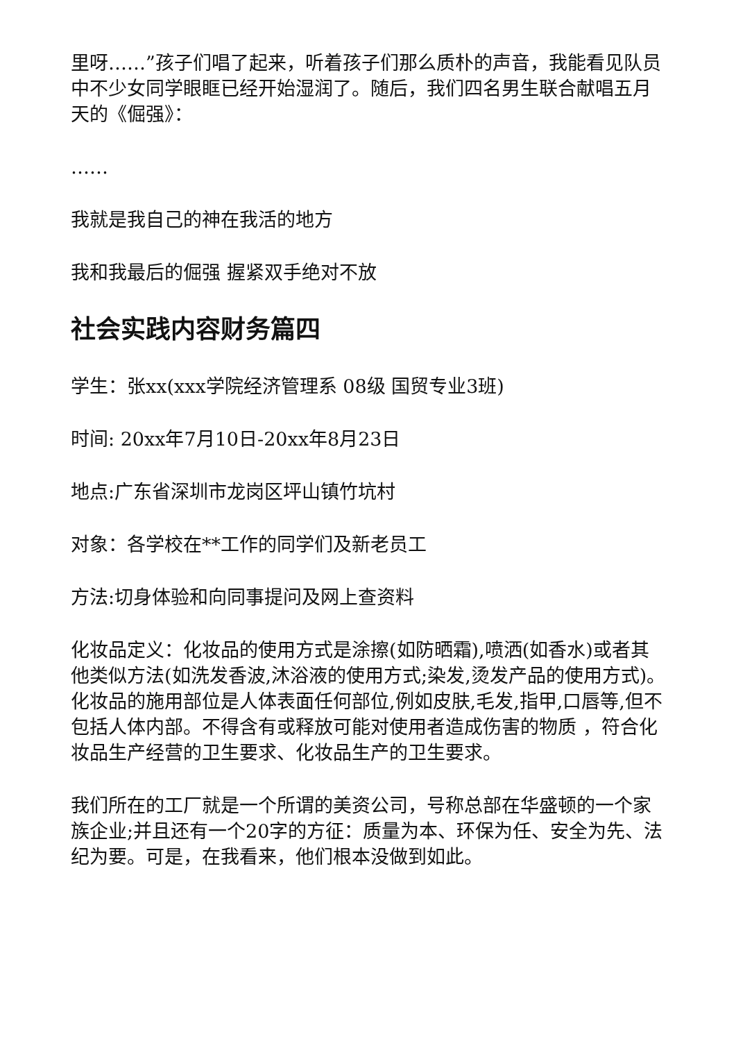里呀……”孩子们唱了起来，听着孩子们那么质朴的声音，我能看见队员中不少女同学眼眶已经开始湿润了。随后，我们四名男生联合献唱五月天的《倔强》：
……
我就是我自己的神在我活的地方
我和我最后的倔强 握紧双手绝对不放
社会实践内容财务篇四
学生：张xx(xxx学院经济管理系 08级 国贸专业3班)
时间: 20xx年7月10日-20xx年8月23日
地点:广东省深圳市龙岗区坪山镇竹坑村
对象：各学校在**工作的同学们及新老员工
方法:切身体验和向同事提问及网上查资料
化妆品定义：化妆品的使用方式是涂擦(如防晒霜),喷洒(如香水)或者其他类似方法(如洗发香波,沐浴液的使用方式;染发,烫发产品的使用方式)。化妆品的施用部位是人体表面任何部位,例如皮肤,毛发,指甲,口唇等,但不包括人体内部。不得含有或释放可能对使用者造成伤害的物质 ，符合化妆品生产经营的卫生要求、化妆品生产的卫生要求。
我们所在的工厂就是一个所谓的美资公司，号称总部在华盛顿的一个家族企业;并且还有一个20字的方征：质量为本、环保为任、安全为先、法纪为要。可是，在我看来，他们根本没做到如此。